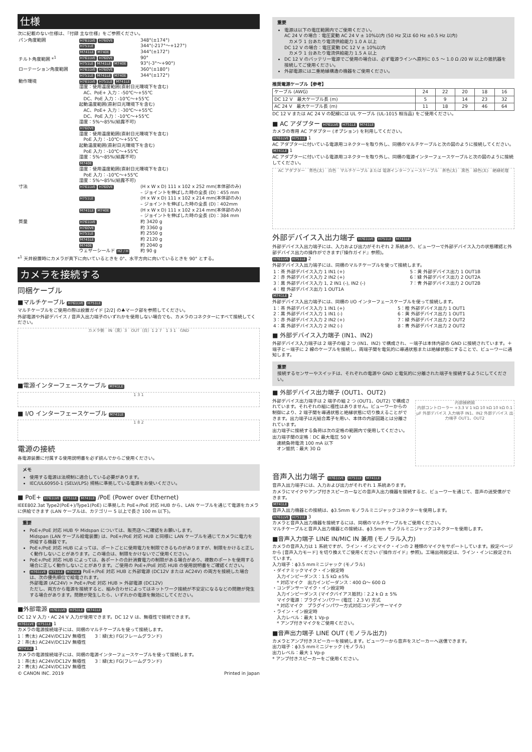仕様
次に記載のない仕様は、『付録 主な仕様』をご参照ください。
| パン角度範囲 | H761LVE H760VE H751LE M741LE M740E | 348°(±174°) 344°(-217°～+127°) 344°(±172°) |
| チルト角度範囲 *<sup>1</sup> | H761LVE H760VE H751LE M741LE M740E | 90° 93°(-3°～+90°) |
| ローテーション角度範囲 | H761LVE H760VE H751LE M741LE M740E | 360°(±180°) 344°(±172°) |
| 動作環境 | H761LVE H751LE M741LE 湿度：使用温度範囲(直射日光環境下を含む) AC、PoE+ 入力：-50℃～+55℃ DC、PoE 入力：-10℃～+55℃ 起動温度範囲(直射日光環境下を含む) AC、PoE+ 入力：-30℃～+55℃ DC、PoE 入力：-10℃～+55℃ 湿度：5%～85%(結露不可) H760VE 湿度：使用温度範囲(直射日光環境下を含む) PoE 入力：-10℃～+55℃ 起動温度範囲(直射日光環境下を含む) PoE 入力：-10℃～+55℃ 湿度：5%～85%(結露不可) M740E 湿度：使用温度範囲(直射日光環境下を含む) PoE 入力：-10℃～+55℃ 湿度：5%～85%(結露不可) | |
| 寸法 | H761LVE H760VE H751LE M741LE M740E | (H x W x D) 111 x 102 x 252 mm(本体部のみ) – ジョイントを伸ばした時の全長 (D)：455 mm (H x W x D) 111 x 102 x 214 mm(本体部のみ) – ジョイントを伸ばした時の全長 (D)：402mm (H x W x D) 111 x 102 x 214 mm(本体部のみ) – ジョイントを伸ばした時の全長 (D)：384 mm |
| 質量 | H761LVE H760VE H751LE M741LE M740E ウェザーシールド H2 / H | 約 3420 g 約 3360 g 約 2550 g 約 2120 g 約 2040 g 約 90 g |
*<sup>1</sup> 天井設置時にカメラが真下に向いているときを 0°、水平方向に向いているときを 90° とする。
カメラを接続する
同梱ケーブル
■マルチケーブル H761LVE H751LE
マルチケーブルをご使用の際は設置ガイド [2/2] の♣マーク部を参照してください。
外部電源や外部デバイス / 音声入出力端子のいずれかを使用しない場合でも、カメラのコネクターにすべて接続してください。
カメラ側　IN（黒）3　OUT（白）1 2 7　1 3 1　GND
■電源インターフェースケーブル M741LE
1 3 1
■ I/O インターフェースケーブル M741LE
1 8 2
電源の接続
各電源装置に付属する使用説明書を必ず読んでからご使用ください。
メモ
使用する電源は法規制に適合している必要があります。
IEC/UL60950-1 (SELV/LPS) 規格に準拠している電源をお使いください。
■ PoE+ H761LVE H751LE M741LE /PoE (Power over Ethernet)
IEEE802.3at Type2(PoE+)/Type1(PoE) に準拠した PoE+/PoE 対応 HUB から、LAN ケーブルを通じて電源をカメラに供給できます (LAN ケーブルは、カテゴリー 5 以上で長さ 100 m 以下)。
重要
PoE+/PoE 対応 HUB や Midspan については、販売店へご確認をお願いします。
Midspan (LAN ケーブル給電装置) は、PoE+/PoE 対応 HUB と同様に LAN ケーブルを通じてカメラに電力を供給する機器です。
PoE+/PoE 対応 HUB によっては、ポートごとに使用電力を制限できるものがありますが、制限をかけると正しく動作しないことがあります。この場合は、制限をかけないでご使用ください。
PoE+/PoE 対応 HUB によっては、各ポートの合計消費電力の制限がある場合があり、複数のポートを使用する場合に正しく動作しないことがあります。ご使用の PoE+/PoE 対応 HUB の使用説明書をご確認ください。
H761LVE H751LE M741LE PoE+/PoE 対応 HUB と外部電源 (DC12V または AC24V) の両方を接続した場合は、次の優先順位で給電されます。
外部電源 (AC24V) > PoE+/PoE 対応 HUB > 外部電源 (DC12V)
ただし、両方から電源を接続すると、組み合わせによってはネットワーク接続が不安定になるなどの問題が発生する場合があります。問題が発生したら、いずれかの電源を無効にしてください。
■外部電源 H761LVE H751LE M741LE
DC 12 V 入力・AC 24 V 入力が使用できます。DC 12 V は、無極性で接続できます。
H761LVE H751LE 1
カメラの電源接続端子には、同梱のマルチケーブルを使って接続します。
1：青(太) AC24V/DC12V 無極性　　3：緑(太) FG(フレームグランド)
2：茶(太) AC24V/DC12V 無極性
M741LE 1
カメラの電源接続端子には、同梱の電源インターフェースケーブルを使って接続します。
1：茶(太) AC24V/DC12V 無極性　　3：緑(太) FG(フレームグランド)
2：青(太) AC24V/DC12V 無極性
© CANON INC. 2019 Printed in Japan
重要
電源は以下の電圧範囲内でご使用ください。
AC 24 V の場合：電圧変動 AC 24 V ± 10%以内 (50 Hz 又は 60 Hz ±0.5 Hz 以内)
　カメラ 1 台あたり電流供給能力 1.0 A 以上
DC 12 V の場合：電圧変動 DC 12 V ± 10%以内
　カメラ 1 台あたり電流供給能力 1.5 A 以上
DC 12 V のバッテリー電源でご使用の場合は、必ず電源ラインへ直列に 0.5 ～ 1.0 Ω /20 W 以上の抵抗器を接続してご使用ください。
外部電源には二重絶縁構造の機器をご使用ください。
推奨電源ケーブル【参考】
| ケーブル (AWG) | 24 | 22 | 20 | 18 | 16 |
| DC 12 V 最大ケーブル長 (m) | 5 | 9 | 14 | 23 | 32 |
| AC 24 V 最大ケーブル長 (m) | 11 | 18 | 29 | 46 | 64 |
DC 12 V または AC 24 V の配線には UL ケーブル (UL-1015 相当品) をご使用ください。
■ AC アダプター H761LVE H751LE M741LE
カメラの専用 AC アダプター (オプション) を利用してください。
H761LVE H751LE 1
AC アダプターに付いている電源用コネクターを取り外し、同梱のマルチケーブルと次の図のように接続してください。
M741LE 1
AC アダプターに付いている電源用コネクターを取り外し、同梱の電源インターフェースケーブルと次の図のように接続してください。
AC アダプター　青色(太)　白色　マルチケーブル または 電源インターフェースケーブル　茶色(太)　黒色　緑色(太)　絶縁処理
外部デバイス入出力端子 H761LVE H751LE M741LE
外部デバイス入出力端子には、入力および出力がそれぞれ 2 系統あり、ビューワーで外部デバイス入力の状態確認と外部デバイス出力の操作ができます(『操作ガイド』参照)。
H761LVE H751LE 2
外部デバイス入出力端子には、同梱のマルチケーブルを使って接続します。
| 1：茶 外部デバイス入力 1 IN1 (+) 2：赤 外部デバイス入力 2 IN2 (+) 3：黒 外部デバイス入力 1, 2 IN1 (-), IN2 (-) 4：橙 外部デバイス出力 1 OUT1A | 5：黄 外部デバイス出力 1 OUT1B 6：緑 外部デバイス出力 2 OUT2A 7：青 外部デバイス出力 2 OUT2B |
M741LE 2
外部デバイス入出力端子には、同梱の I/O インターフェースケーブルを使って接続します。
| 1：茶 外部デバイス入力 1 IN1 (+) 2：黒 外部デバイス入力 1 IN1 (-) 3：赤 外部デバイス入力 2 IN2 (+) 4：黒 外部デバイス入力 2 IN2 (-) | 5：橙 外部デバイス出力 1 OUT1 6：黄 外部デバイス出力 1 OUT1 7：緑 外部デバイス出力 2 OUT2 8：青 外部デバイス出力 2 OUT2 |
■ 外部デバイス入力端子 (IN1、IN2)
外部デバイス入力端子は 2 端子の組 2 つ (IN1、IN2) で構成され、－端子は本体内部の GND に接続されています。＋端子と－端子に 2 線のケーブルを接続し、両端子間を電気的に導通状態または絶縁状態にすることで、ビューワーに通知します。
重要
接続するセンサーやスイッチは、それぞれの電源や GND と電気的に分離された端子を接続するようにしてください。
■ 外部デバイス出力端子 (OUT1、OUT2)
外部デバイス出力端子は 2 端子の組 2 つ (OUT1、OUT2) で構成されています。それぞれの組に極性はありません。ビューワーからの制御により、2 端子間を導通状態と絶縁状態に切り換えることができます。出力端子は光結合素子を用い、本体の内部回路とは分離されています。
出力端子に接続する負荷は次の定格の範囲内で使用してください。
出力端子間の定格：DC 最大電圧 50 V
　連続負荷電流 100 mA 以下
　オン抵抗：最大 30 Ω
内部接続図
内部コントローラー +3.3 V 1 kΩ 10 kΩ 10 kΩ 0.1 μF 外部デバイス 入力端子 IN1、IN2 外部デバイス 出力端子 OUT1、OUT2
音声入出力端子 H761LVE H751LE M741LE
音声入出力端子には、入力および出力がそれぞれ 1 系統あります。
カメラにマイクやアンプ付きスピーカーなどの音声入出力機器を接続すると、ビューワーを通じて、音声の送受信ができます。
M741LE
音声入出力機器との接続は、ϕ3.5mm モノラルミニジャックコネクターを使用します。
H761LVE H751LE 3
カメラと音声入出力機器を接続するには、同梱のマルチケーブルをご使用ください。
マルチケーブルと音声入出力機器との接続は、ϕ3.5mm モノラルミニジャックコネクターを使用します。
■音声入力端子 LINE IN/MIC IN 兼用 (モノラル入力)
カメラの音声入力は 1 系統ですが、ライン・インとマイク・インの 2 種類のマイクをサポートしています。設定ページから [音声入力モード] を切り換えてご使用ください (『操作ガイド』参照)。工場出荷設定は、ライン・インに設定されています。
入力端子：ϕ3.5 mmミニジャック (モノラル)
・ダイナミックマイク・イン設定時
　入力インピーダンス：1.5 kΩ ±5%
　* 対応マイク　出力インピーダンス：400 Ω～ 600 Ω
・コンデンサーマイク・イン設定時
　入力インピーダンス (マイクバイアス抵抗)：2.2 k Ω ± 5%
　マイク電源：プラグインパワー (電圧：2.3 V) 方式
　* 対応マイク　プラグインパワー方式対応コンデンサーマイク
・ライン・イン設定時
　入力レベル：最大 1 Vp-p
　* アンプ付きマイクをご使用ください。
■音声出力端子 LINE OUT (モノラル出力)
カメラとアンプ付きスピーカーを接続します。ビューワーから音声をスピーカーへ送信できます。
出力端子：ϕ3.5 mmミニジャック (モノラル)
出力レベル：最大 1 Vp-p
* アンプ付きスピーカーをご使用ください。